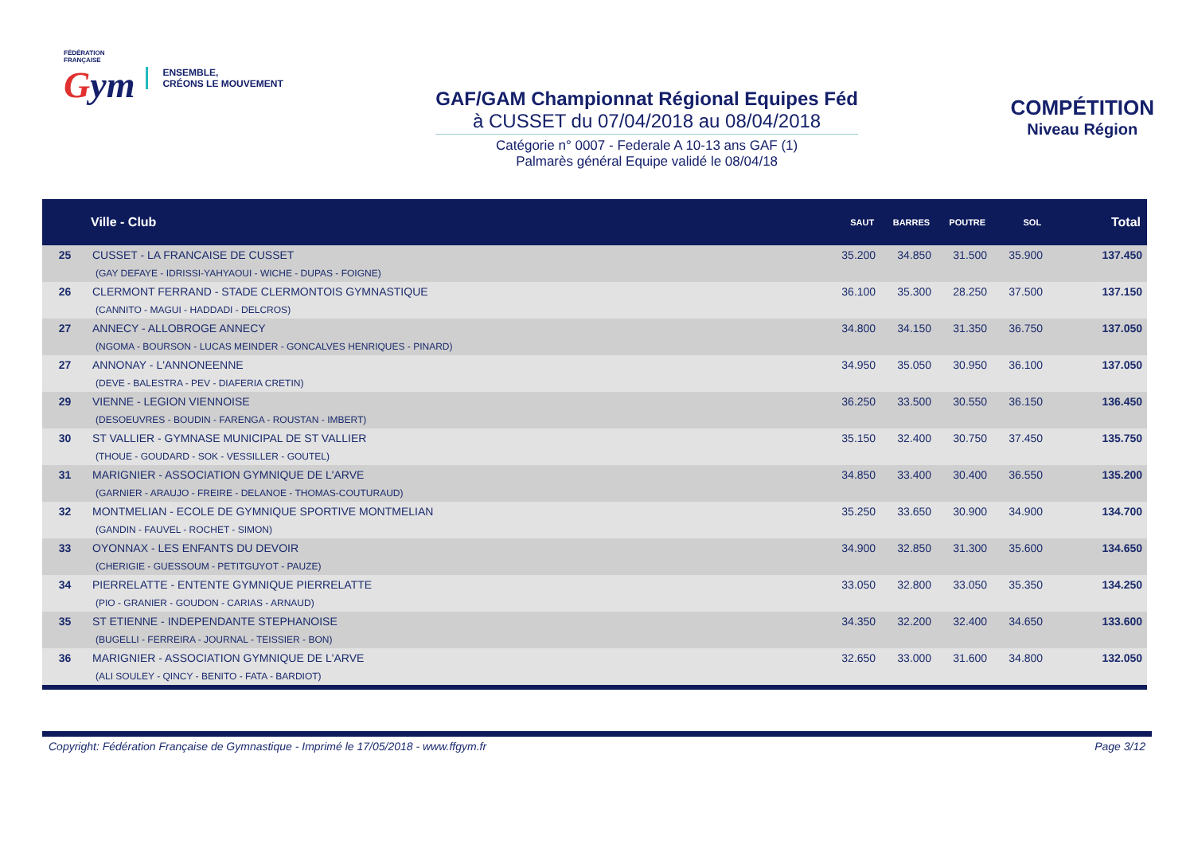FÉDÉRATION
FRANÇAISE
Gym
ENSEMBLE,
CRÉONS LE MOUVEMENT
GAF/GAM Championnat Régional Equipes Féd
à CUSSET du 07/04/2018 au 08/04/2018
Catégorie n° 0007 - Federale A 10-13 ans GAF (1)
Palmarès général Equipe validé le 08/04/18
COMPÉTITION
Niveau Région
| | Ville - Club | SAUT | BARRES | POUTRE | SOL | Total |
| --- | --- | --- | --- | --- | --- | --- |
| 25 | CUSSET - LA FRANCAISE DE CUSSET (GAY DEFAYE - IDRISSI-YAHYAOUI - WICHE - DUPAS - FOIGNE) | 35.200 | 34.850 | 31.500 | 35.900 | 137.450 |
| 26 | CLERMONT FERRAND - STADE CLERMONTOIS GYMNASTIQUE (CANNITO - MAGUI - HADDADI - DELCROS) | 36.100 | 35.300 | 28.250 | 37.500 | 137.150 |
| 27 | ANNECY - ALLOBROGE ANNECY (NGOMA - BOURSON - LUCAS MEINDER - GONCALVES HENRIQUES - PINARD) | 34.800 | 34.150 | 31.350 | 36.750 | 137.050 |
| 27 | ANNONAY - L'ANNONEENNE (DEVE - BALESTRA - PEV - DIAFERIA CRETIN) | 34.950 | 35.050 | 30.950 | 36.100 | 137.050 |
| 29 | VIENNE - LEGION VIENNOISE (DESOEUVRES - BOUDIN - FARENGA - ROUSTAN - IMBERT) | 36.250 | 33.500 | 30.550 | 36.150 | 136.450 |
| 30 | ST VALLIER - GYMNASE MUNICIPAL DE ST VALLIER (THOUE - GOUDARD - SOK - VESSILLER - GOUTEL) | 35.150 | 32.400 | 30.750 | 37.450 | 135.750 |
| 31 | MARIGNIER - ASSOCIATION GYMNIQUE DE L'ARVE (GARNIER - ARAUJO - FREIRE - DELANOE - THOMAS-COUTURAUD) | 34.850 | 33.400 | 30.400 | 36.550 | 135.200 |
| 32 | MONTMELIAN - ECOLE DE GYMNIQUE SPORTIVE MONTMELIAN (GANDIN - FAUVEL - ROCHET - SIMON) | 35.250 | 33.650 | 30.900 | 34.900 | 134.700 |
| 33 | OYONNAX - LES ENFANTS DU DEVOIR (CHERIGIE - GUESSOUM - PETITGUYOT - PAUZE) | 34.900 | 32.850 | 31.300 | 35.600 | 134.650 |
| 34 | PIERRELATTE - ENTENTE GYMNIQUE PIERRELATTE (PIO - GRANIER - GOUDON - CARIAS - ARNAUD) | 33.050 | 32.800 | 33.050 | 35.350 | 134.250 |
| 35 | ST ETIENNE - INDEPENDANTE STEPHANOISE (BUGELLI - FERREIRA - JOURNAL - TEISSIER - BON) | 34.350 | 32.200 | 32.400 | 34.650 | 133.600 |
| 36 | MARIGNIER - ASSOCIATION GYMNIQUE DE L'ARVE (ALI SOULEY - QINCY - BENITO - FATA - BARDIOT) | 32.650 | 33.000 | 31.600 | 34.800 | 132.050 |
Copyright: Fédération Française de Gymnastique - Imprimé le 17/05/2018 - www.ffgym.fr Page 3/12